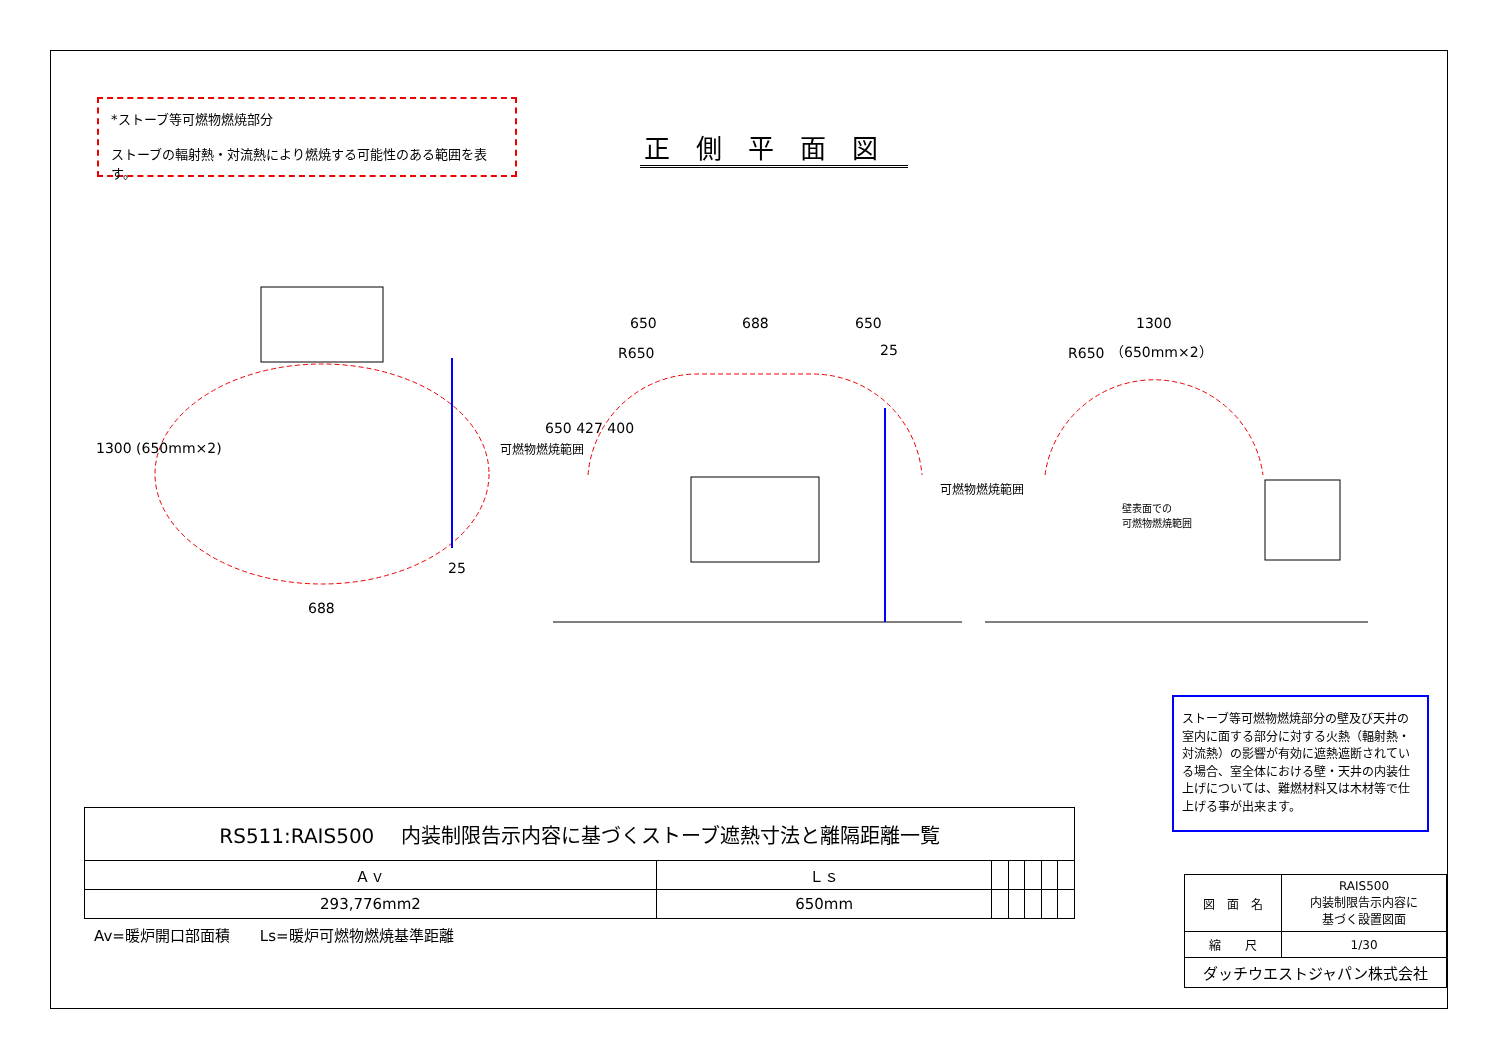*ストーブ等可燃物燃焼部分
ストーブの輻射熱・対流熱により燃焼する可能性のある範囲を表す。
正側平面図
650 688 650
25
1300
（650mm×2）
688
25
1300 (650mm×2)
650 427 400
可燃物燃焼範囲
可燃物燃焼範囲
R650 R650
壁表面での
可燃物燃焼範囲
ストーブ等可燃物燃焼部分の壁及び天井の室内に面する部分に対する火熱（輻射熱・対流熱）の影響が有効に遮熱遮断されている場合、室全体における壁・天井の内装仕上げについては、難燃材料又は木材等で仕上げる事が出来ます。
| RS511:RAIS500 内装制限告示内容に基づくストーブ遮熱寸法と離隔距離一覧 | | | | | | |
| Ａｖ | Ｌｓ | | | | | |
| 293,776mm2 | 650mm | | | | | |
Av=暖炉開口部面積　　Ls=暖炉可燃物燃焼基準距離
| 図 面 名 | RAIS500 内装制限告示内容に 基づく設置図面 |
| 縮 尺 | 1/30 |
| ダッチウエストジャパン株式会社 | |